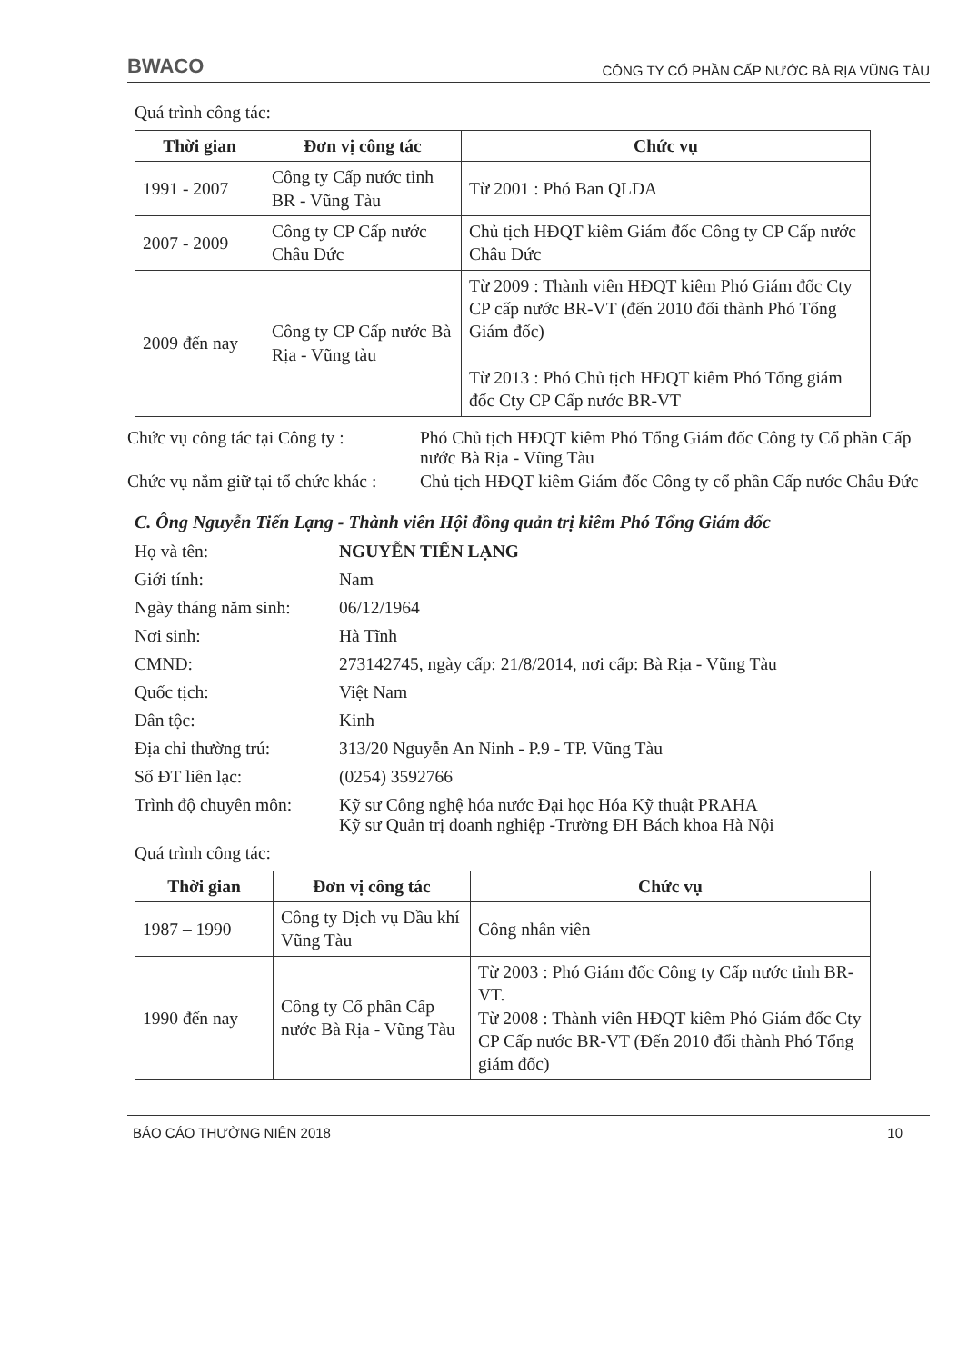BWACO CÔNG TY CỔ PHẦN CẤP NƯỚC BÀ RỊA VŨNG TÀU
Quá trình công tác:
| Thời gian | Đơn vị công tác | Chức vụ |
| --- | --- | --- |
| 1991 - 2007 | Công ty Cấp nước tỉnh BR - Vũng Tàu | Từ 2001 : Phó Ban QLDA |
| 2007 - 2009 | Công ty CP Cấp nước Châu Đức | Chủ tịch HĐQT kiêm Giám đốc Công ty CP Cấp nước Châu Đức |
| 2009 đến nay | Công ty CP Cấp nước Bà Rịa - Vũng tàu | Từ 2009 : Thành viên HĐQT kiêm Phó Giám đốc Cty CP cấp nước BR-VT (đến 2010 đổi thành Phó Tổng Giám đốc) Từ 2013 : Phó Chủ tịch HĐQT kiêm Phó Tổng giám đốc Cty CP Cấp nước BR-VT |
Chức vụ công tác tại Công ty :
Phó Chủ tịch HĐQT kiêm Phó Tổng Giám đốc Công ty Cổ phần Cấp nước Bà Rịa - Vũng Tàu
Chức vụ nắm giữ tại tổ chức khác :
Chủ tịch HĐQT kiêm Giám đốc Công ty cổ phần Cấp nước Châu Đức
C. Ông Nguyễn Tiến Lạng - Thành viên Hội đồng quản trị kiêm Phó Tổng Giám đốc
Họ và tên: NGUYỄN TIẾN LẠNG
Giới tính: Nam
Ngày tháng năm sinh:
06/12/1964
Nơi sinh: Hà Tĩnh
CMND: 273142745, ngày cấp: 21/8/2014, nơi cấp: Bà Rịa - Vũng Tàu
Quốc tịch: Việt Nam
Dân tộc: Kinh
Địa chỉ thường trú: 313/20 Nguyễn An Ninh - P.9 - TP. Vũng Tàu
Số ĐT liên lạc: (0254) 3592766
Trình độ chuyên môn:
Kỹ sư Công nghệ hóa nước Đại học Hóa Kỹ thuật PRAHA
Kỹ sư Quản trị doanh nghiệp -Trường ĐH Bách khoa Hà Nội
Quá trình công tác:
| Thời gian | Đơn vị công tác | Chức vụ |
| --- | --- | --- |
| 1987 – 1990 | Công ty Dịch vụ Dầu khí Vũng Tàu | Công nhân viên |
| 1990 đến nay | Công ty Cổ phần Cấp nước Bà Rịa - Vũng Tàu | Từ 2003 : Phó Giám đốc Công ty Cấp nước tỉnh BR-VT. Từ 2008 : Thành viên HĐQT kiêm Phó Giám đốc Cty CP Cấp nước BR-VT (Đến 2010 đổi thành Phó Tổng giám đốc) |
BÁO CÁO THƯỜNG NIÊN 2018 10